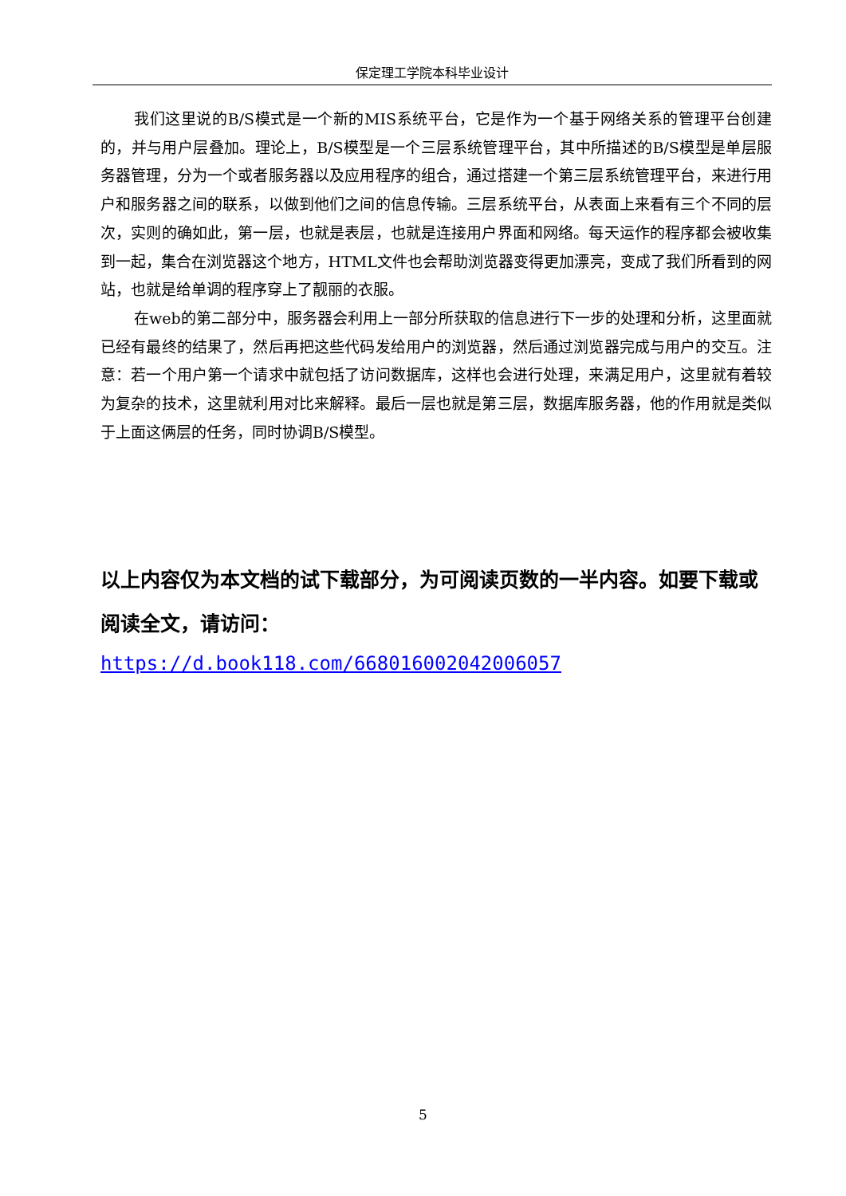保定理工学院本科毕业设计
我们这里说的B/S模式是一个新的MIS系统平台，它是作为一个基于网络关系的管理平台创建的，并与用户层叠加。理论上，B/S模型是一个三层系统管理平台，其中所描述的B/S模型是单层服务器管理，分为一个或者服务器以及应用程序的组合，通过搭建一个第三层系统管理平台，来进行用户和服务器之间的联系，以做到他们之间的信息传输。三层系统平台，从表面上来看有三个不同的层次，实则的确如此，第一层，也就是表层，也就是连接用户界面和网络。每天运作的程序都会被收集到一起，集合在浏览器这个地方，HTML文件也会帮助浏览器变得更加漂亮，变成了我们所看到的网站，也就是给单调的程序穿上了靓丽的衣服。
在web的第二部分中，服务器会利用上一部分所获取的信息进行下一步的处理和分析，这里面就已经有最终的结果了，然后再把这些代码发给用户的浏览器，然后通过浏览器完成与用户的交互。注意：若一个用户第一个请求中就包括了访问数据库，这样也会进行处理，来满足用户，这里就有着较为复杂的技术，这里就利用对比来解释。最后一层也就是第三层，数据库服务器，他的作用就是类似于上面这俩层的任务，同时协调B/S模型。
以上内容仅为本文档的试下载部分，为可阅读页数的一半内容。如要下载或阅读全文，请访问：
https://d.book118.com/668016002042006057
5